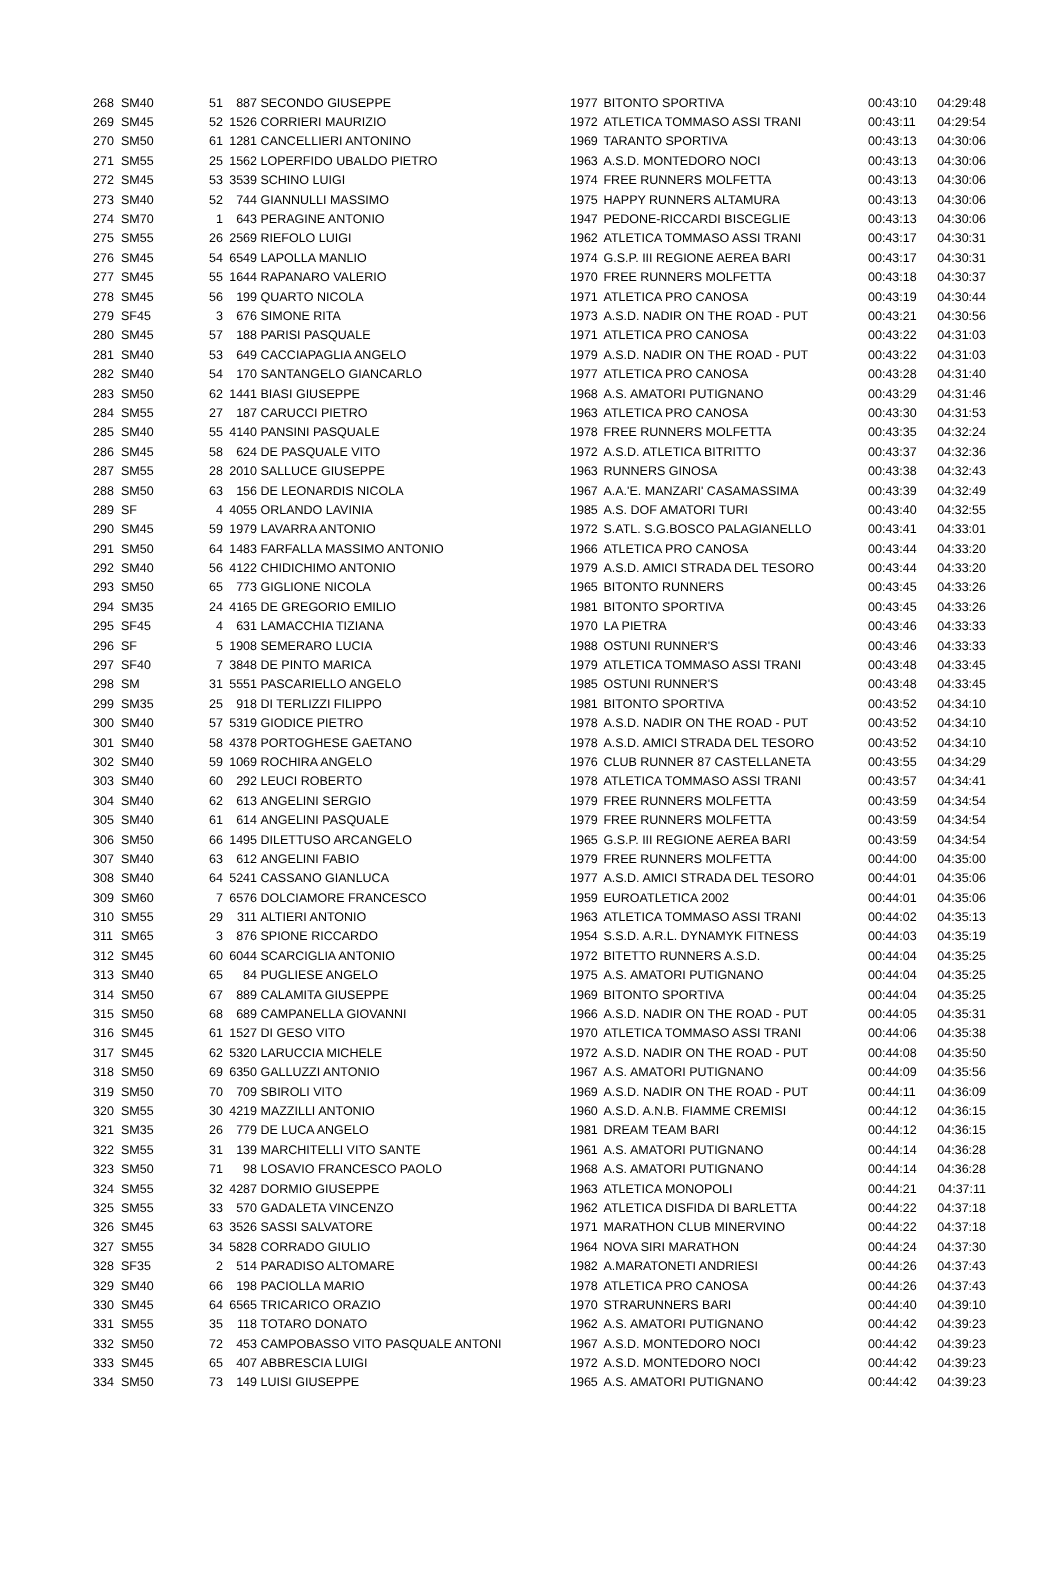| 268 | SM40 | 51 | 887 | SECONDO GIUSEPPE | 1977 | BITONTO SPORTIVA | 00:43:10 | 04:29:48 |
| 269 | SM45 | 52 | 1526 | CORRIERI MAURIZIO | 1972 | ATLETICA TOMMASO ASSI TRANI | 00:43:11 | 04:29:54 |
| 270 | SM50 | 61 | 1281 | CANCELLIERI ANTONINO | 1969 | TARANTO SPORTIVA | 00:43:13 | 04:30:06 |
| 271 | SM55 | 25 | 1562 | LOPERFIDO UBALDO PIETRO | 1963 | A.S.D. MONTEDORO NOCI | 00:43:13 | 04:30:06 |
| 272 | SM45 | 53 | 3539 | SCHINO LUIGI | 1974 | FREE RUNNERS MOLFETTA | 00:43:13 | 04:30:06 |
| 273 | SM40 | 52 | 744 | GIANNULLI MASSIMO | 1975 | HAPPY RUNNERS ALTAMURA | 00:43:13 | 04:30:06 |
| 274 | SM70 | 1 | 643 | PERAGINE ANTONIO | 1947 | PEDONE-RICCARDI BISCEGLIE | 00:43:13 | 04:30:06 |
| 275 | SM55 | 26 | 2569 | RIEFOLO LUIGI | 1962 | ATLETICA TOMMASO ASSI TRANI | 00:43:17 | 04:30:31 |
| 276 | SM45 | 54 | 6549 | LAPOLLA MANLIO | 1974 | G.S.P. III REGIONE AEREA BARI | 00:43:17 | 04:30:31 |
| 277 | SM45 | 55 | 1644 | RAPANARO VALERIO | 1970 | FREE RUNNERS MOLFETTA | 00:43:18 | 04:30:37 |
| 278 | SM45 | 56 | 199 | QUARTO NICOLA | 1971 | ATLETICA PRO CANOSA | 00:43:19 | 04:30:44 |
| 279 | SF45 | 3 | 676 | SIMONE RITA | 1973 | A.S.D. NADIR ON THE ROAD - PUT | 00:43:21 | 04:30:56 |
| 280 | SM45 | 57 | 188 | PARISI PASQUALE | 1971 | ATLETICA PRO CANOSA | 00:43:22 | 04:31:03 |
| 281 | SM40 | 53 | 649 | CACCIAPAGLIA ANGELO | 1979 | A.S.D. NADIR ON THE ROAD - PUT | 00:43:22 | 04:31:03 |
| 282 | SM40 | 54 | 170 | SANTANGELO GIANCARLO | 1977 | ATLETICA PRO CANOSA | 00:43:28 | 04:31:40 |
| 283 | SM50 | 62 | 1441 | BIASI GIUSEPPE | 1968 | A.S. AMATORI PUTIGNANO | 00:43:29 | 04:31:46 |
| 284 | SM55 | 27 | 187 | CARUCCI PIETRO | 1963 | ATLETICA PRO CANOSA | 00:43:30 | 04:31:53 |
| 285 | SM40 | 55 | 4140 | PANSINI PASQUALE | 1978 | FREE RUNNERS MOLFETTA | 00:43:35 | 04:32:24 |
| 286 | SM45 | 58 | 624 | DE PASQUALE VITO | 1972 | A.S.D. ATLETICA BITRITTO | 00:43:37 | 04:32:36 |
| 287 | SM55 | 28 | 2010 | SALLUCE GIUSEPPE | 1963 | RUNNERS GINOSA | 00:43:38 | 04:32:43 |
| 288 | SM50 | 63 | 156 | DE LEONARDIS NICOLA | 1967 | A.A.'E. MANZARI' CASAMASSIMA | 00:43:39 | 04:32:49 |
| 289 | SF | 4 | 4055 | ORLANDO LAVINIA | 1985 | A.S. DOF AMATORI TURI | 00:43:40 | 04:32:55 |
| 290 | SM45 | 59 | 1979 | LAVARRA ANTONIO | 1972 | S.ATL. S.G.BOSCO PALAGIANELLO | 00:43:41 | 04:33:01 |
| 291 | SM50 | 64 | 1483 | FARFALLA MASSIMO ANTONIO | 1966 | ATLETICA PRO CANOSA | 00:43:44 | 04:33:20 |
| 292 | SM40 | 56 | 4122 | CHIDICHIMO ANTONIO | 1979 | A.S.D. AMICI STRADA DEL TESORO | 00:43:44 | 04:33:20 |
| 293 | SM50 | 65 | 773 | GIGLIONE NICOLA | 1965 | BITONTO RUNNERS | 00:43:45 | 04:33:26 |
| 294 | SM35 | 24 | 4165 | DE GREGORIO EMILIO | 1981 | BITONTO SPORTIVA | 00:43:45 | 04:33:26 |
| 295 | SF45 | 4 | 631 | LAMACCHIA TIZIANA | 1970 | LA PIETRA | 00:43:46 | 04:33:33 |
| 296 | SF | 5 | 1908 | SEMERARO LUCIA | 1988 | OSTUNI RUNNER'S | 00:43:46 | 04:33:33 |
| 297 | SF40 | 7 | 3848 | DE PINTO MARICA | 1979 | ATLETICA TOMMASO ASSI TRANI | 00:43:48 | 04:33:45 |
| 298 | SM | 31 | 5551 | PASCARIELLO ANGELO | 1985 | OSTUNI RUNNER'S | 00:43:48 | 04:33:45 |
| 299 | SM35 | 25 | 918 | DI TERLIZZI FILIPPO | 1981 | BITONTO SPORTIVA | 00:43:52 | 04:34:10 |
| 300 | SM40 | 57 | 5319 | GIODICE PIETRO | 1978 | A.S.D. NADIR ON THE ROAD - PUT | 00:43:52 | 04:34:10 |
| 301 | SM40 | 58 | 4378 | PORTOGHESE GAETANO | 1978 | A.S.D. AMICI STRADA DEL TESORO | 00:43:52 | 04:34:10 |
| 302 | SM40 | 59 | 1069 | ROCHIRA ANGELO | 1976 | CLUB RUNNER 87 CASTELLANETA | 00:43:55 | 04:34:29 |
| 303 | SM40 | 60 | 292 | LEUCI ROBERTO | 1978 | ATLETICA TOMMASO ASSI TRANI | 00:43:57 | 04:34:41 |
| 304 | SM40 | 62 | 613 | ANGELINI SERGIO | 1979 | FREE RUNNERS MOLFETTA | 00:43:59 | 04:34:54 |
| 305 | SM40 | 61 | 614 | ANGELINI PASQUALE | 1979 | FREE RUNNERS MOLFETTA | 00:43:59 | 04:34:54 |
| 306 | SM50 | 66 | 1495 | DILETTUSO ARCANGELO | 1965 | G.S.P. III REGIONE AEREA BARI | 00:43:59 | 04:34:54 |
| 307 | SM40 | 63 | 612 | ANGELINI FABIO | 1979 | FREE RUNNERS MOLFETTA | 00:44:00 | 04:35:00 |
| 308 | SM40 | 64 | 5241 | CASSANO GIANLUCA | 1977 | A.S.D. AMICI STRADA DEL TESORO | 00:44:01 | 04:35:06 |
| 309 | SM60 | 7 | 6576 | DOLCIAMORE FRANCESCO | 1959 | EUROATLETICA 2002 | 00:44:01 | 04:35:06 |
| 310 | SM55 | 29 | 311 | ALTIERI ANTONIO | 1963 | ATLETICA TOMMASO ASSI TRANI | 00:44:02 | 04:35:13 |
| 311 | SM65 | 3 | 876 | SPIONE RICCARDO | 1954 | S.S.D. A.R.L. DYNAMYK FITNESS | 00:44:03 | 04:35:19 |
| 312 | SM45 | 60 | 6044 | SCARCIGLIA ANTONIO | 1972 | BITETTO RUNNERS A.S.D. | 00:44:04 | 04:35:25 |
| 313 | SM40 | 65 | 84 | PUGLIESE ANGELO | 1975 | A.S. AMATORI PUTIGNANO | 00:44:04 | 04:35:25 |
| 314 | SM50 | 67 | 889 | CALAMITA GIUSEPPE | 1969 | BITONTO SPORTIVA | 00:44:04 | 04:35:25 |
| 315 | SM50 | 68 | 689 | CAMPANELLA GIOVANNI | 1966 | A.S.D. NADIR ON THE ROAD - PUT | 00:44:05 | 04:35:31 |
| 316 | SM45 | 61 | 1527 | DI GESO VITO | 1970 | ATLETICA TOMMASO ASSI TRANI | 00:44:06 | 04:35:38 |
| 317 | SM45 | 62 | 5320 | LARUCCIA MICHELE | 1972 | A.S.D. NADIR ON THE ROAD - PUT | 00:44:08 | 04:35:50 |
| 318 | SM50 | 69 | 6350 | GALLUZZI ANTONIO | 1967 | A.S. AMATORI PUTIGNANO | 00:44:09 | 04:35:56 |
| 319 | SM50 | 70 | 709 | SBIROLI VITO | 1969 | A.S.D. NADIR ON THE ROAD - PUT | 00:44:11 | 04:36:09 |
| 320 | SM55 | 30 | 4219 | MAZZILLI ANTONIO | 1960 | A.S.D. A.N.B. FIAMME CREMISI | 00:44:12 | 04:36:15 |
| 321 | SM35 | 26 | 779 | DE LUCA ANGELO | 1981 | DREAM TEAM BARI | 00:44:12 | 04:36:15 |
| 322 | SM55 | 31 | 139 | MARCHITELLI VITO SANTE | 1961 | A.S. AMATORI PUTIGNANO | 00:44:14 | 04:36:28 |
| 323 | SM50 | 71 | 98 | LOSAVIO FRANCESCO PAOLO | 1968 | A.S. AMATORI PUTIGNANO | 00:44:14 | 04:36:28 |
| 324 | SM55 | 32 | 4287 | DORMIO GIUSEPPE | 1963 | ATLETICA MONOPOLI | 00:44:21 | 04:37:11 |
| 325 | SM55 | 33 | 570 | GADALETA VINCENZO | 1962 | ATLETICA DISFIDA DI BARLETTA | 00:44:22 | 04:37:18 |
| 326 | SM45 | 63 | 3526 | SASSI SALVATORE | 1971 | MARATHON CLUB MINERVINO | 00:44:22 | 04:37:18 |
| 327 | SM55 | 34 | 5828 | CORRADO GIULIO | 1964 | NOVA SIRI MARATHON | 00:44:24 | 04:37:30 |
| 328 | SF35 | 2 | 514 | PARADISO ALTOMARE | 1982 | A.MARATONETI ANDRIESI | 00:44:26 | 04:37:43 |
| 329 | SM40 | 66 | 198 | PACIOLLA MARIO | 1978 | ATLETICA PRO CANOSA | 00:44:26 | 04:37:43 |
| 330 | SM45 | 64 | 6565 | TRICARICO ORAZIO | 1970 | STRARUNNERS BARI | 00:44:40 | 04:39:10 |
| 331 | SM55 | 35 | 118 | TOTARO DONATO | 1962 | A.S. AMATORI PUTIGNANO | 00:44:42 | 04:39:23 |
| 332 | SM50 | 72 | 453 | CAMPOBASSO VITO PASQUALE ANTONI | 1967 | A.S.D. MONTEDORO NOCI | 00:44:42 | 04:39:23 |
| 333 | SM45 | 65 | 407 | ABBRESCIA LUIGI | 1972 | A.S.D. MONTEDORO NOCI | 00:44:42 | 04:39:23 |
| 334 | SM50 | 73 | 149 | LUISI GIUSEPPE | 1965 | A.S. AMATORI PUTIGNANO | 00:44:42 | 04:39:23 |